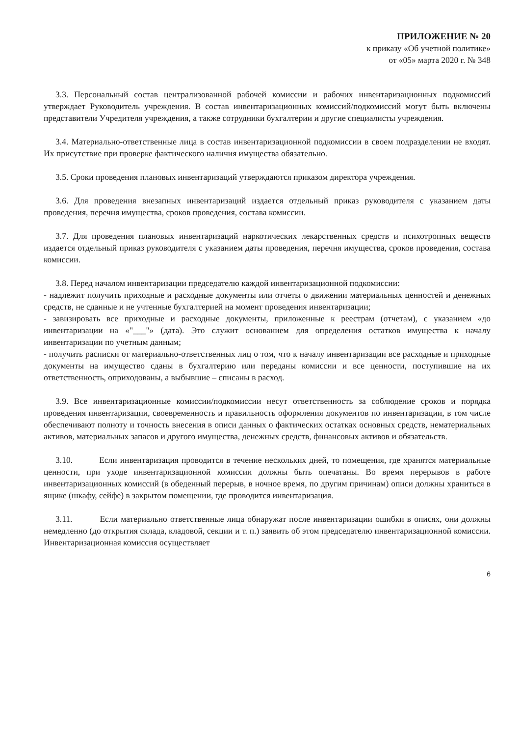ПРИЛОЖЕНИЕ № 20
к приказу «Об учетной политике»
от «05» марта 2020 г. № 348
3.3. Персональный состав централизованной рабочей комиссии и рабочих инвентаризационных подкомиссий утверждает Руководитель учреждения. В состав инвентаризационных комиссий/подкомиссий могут быть включены представители Учредителя учреждения, а также сотрудники бухгалтерии и другие специалисты учреждения.
3.4. Материально-ответственные лица в состав инвентаризационной подкомиссии в своем подразделении не входят. Их присутствие при проверке фактического наличия имущества обязательно.
3.5. Сроки проведения плановых инвентаризаций утверждаются приказом директора учреждения.
3.6. Для проведения внезапных инвентаризаций издается отдельный приказ руководителя с указанием даты проведения, перечня имущества, сроков проведения, состава комиссии.
3.7. Для проведения плановых инвентаризаций наркотических лекарственных средств и психотропных веществ издается отдельный приказ руководителя с указанием даты проведения, перечня имущества, сроков проведения, состава комиссии.
3.8. Перед началом инвентаризации председателю каждой инвентаризационной подкомиссии:
- надлежит получить приходные и расходные документы или отчеты о движении материальных ценностей и денежных средств, не сданные и не учтенные бухгалтерией на момент проведения инвентаризации;
- завизировать все приходные и расходные документы, приложенные к реестрам (отчетам), с указанием «до инвентаризации на «"___"» (дата). Это служит основанием для определения остатков имущества к началу инвентаризации по учетным данным;
- получить расписки от материально-ответственных лиц о том, что к началу инвентаризации все расходные и приходные документы на имущество сданы в бухгалтерию или переданы комиссии и все ценности, поступившие на их ответственность, оприходованы, а выбывшие – списаны в расход.
3.9. Все инвентаризационные комиссии/подкомиссии несут ответственность за соблюдение сроков и порядка проведения инвентаризации, своевременность и правильность оформления документов по инвентаризации, в том числе обеспечивают полноту и точность внесения в описи данных о фактических остатках основных средств, нематериальных активов, материальных запасов и другого имущества, денежных средств, финансовых активов и обязательств.
3.10. Если инвентаризация проводится в течение нескольких дней, то помещения, где хранятся материальные ценности, при уходе инвентаризационной комиссии должны быть опечатаны. Во время перерывов в работе инвентаризационных комиссий (в обеденный перерыв, в ночное время, по другим причинам) описи должны храниться в ящике (шкафу, сейфе) в закрытом помещении, где проводится инвентаризация.
3.11. Если материально ответственные лица обнаружат после инвентаризации ошибки в описях, они должны немедленно (до открытия склада, кладовой, секции и т. п.) заявить об этом председателю инвентаризационной комиссии. Инвентаризационная комиссия осуществляет
6